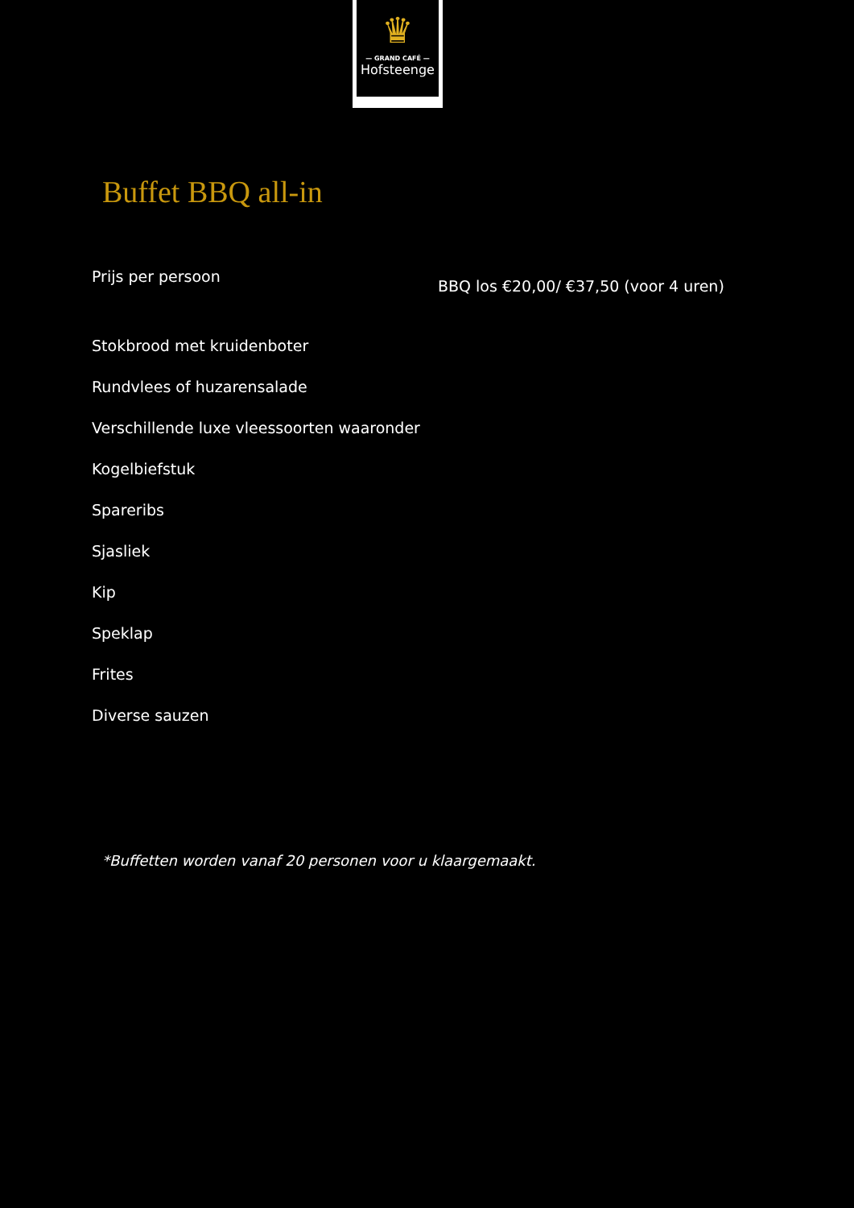♛
— GRAND CAFÉ —
Hofsteenge
Buffet BBQ all-in
Prijs per persoon
BBQ los €20,00/ €37,50 (voor 4 uren)
Stokbrood met kruidenboter
Rundvlees of huzarensalade
Verschillende luxe vleessoorten waaronder
Kogelbiefstuk
Spareribs
Sjasliek
Kip
Speklap
Frites
Diverse sauzen
*Buffetten worden vanaf 20 personen voor u klaargemaakt.